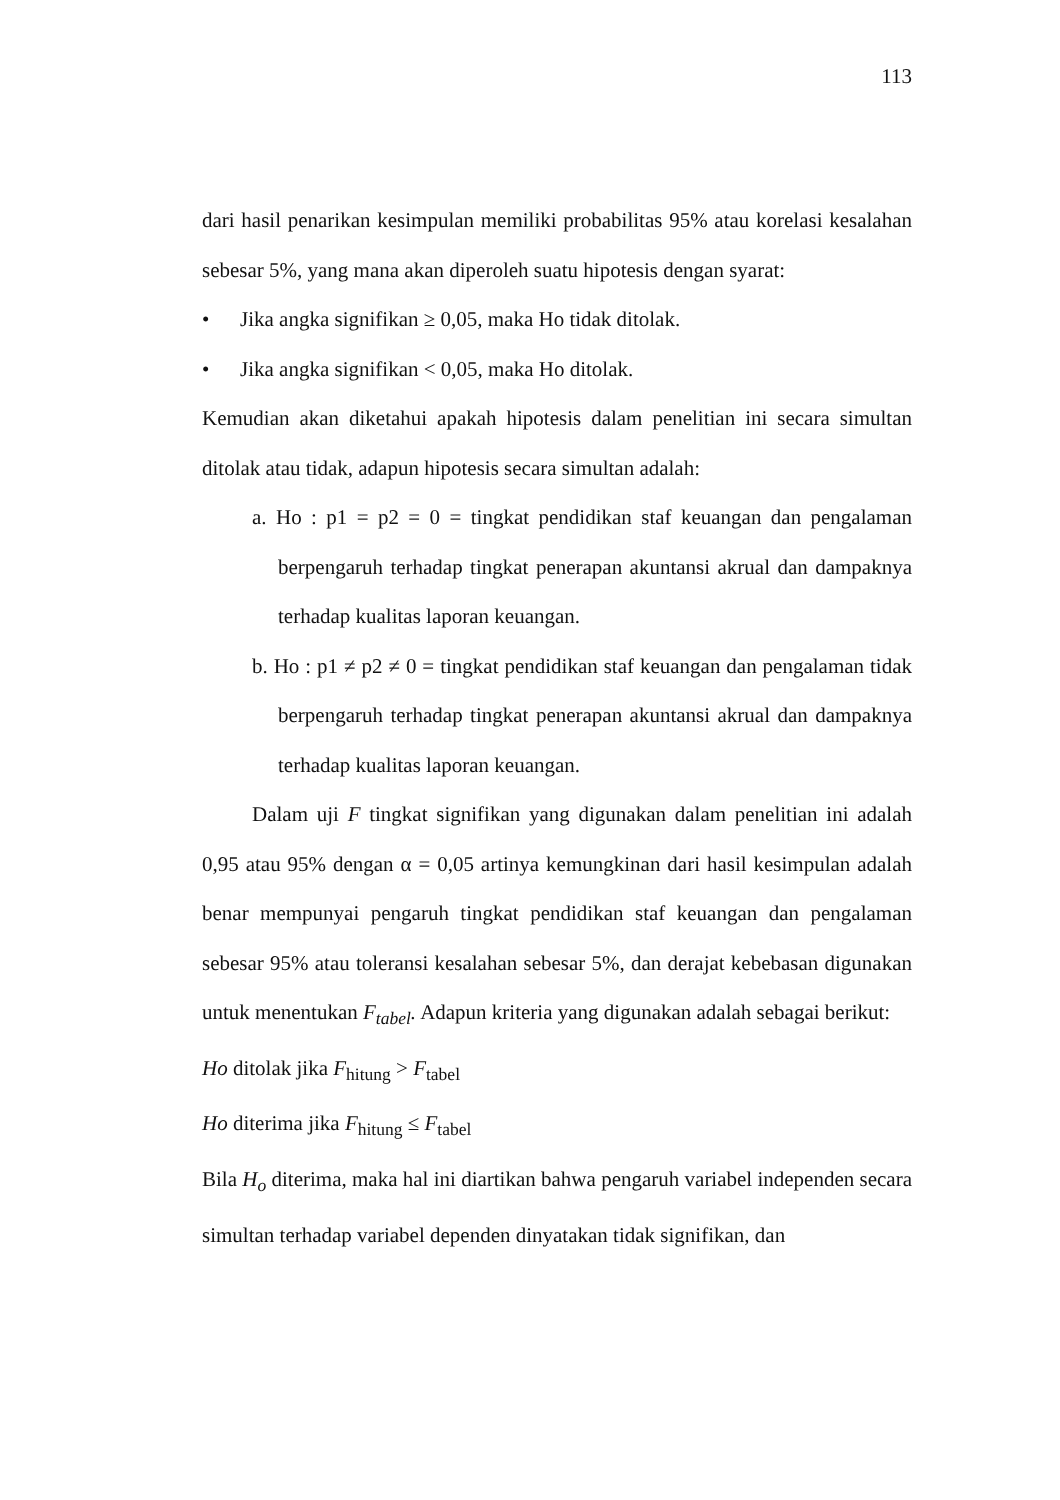113
dari hasil penarikan kesimpulan memiliki probabilitas 95% atau korelasi kesalahan sebesar 5%, yang mana akan diperoleh suatu hipotesis dengan syarat:
• Jika angka signifikan ≥ 0,05, maka Ho tidak ditolak.
• Jika angka signifikan < 0,05, maka Ho ditolak.
Kemudian akan diketahui apakah hipotesis dalam penelitian ini secara simultan ditolak atau tidak, adapun hipotesis secara simultan adalah:
a. Ho : p1 = p2 = 0 = tingkat pendidikan staf keuangan dan pengalaman berpengaruh terhadap tingkat penerapan akuntansi akrual dan dampaknya terhadap kualitas laporan keuangan.
b. Ho : p1 ≠ p2 ≠ 0 = tingkat pendidikan staf keuangan dan pengalaman tidak berpengaruh terhadap tingkat penerapan akuntansi akrual dan dampaknya terhadap kualitas laporan keuangan.
Dalam uji F tingkat signifikan yang digunakan dalam penelitian ini adalah 0,95 atau 95% dengan α = 0,05 artinya kemungkinan dari hasil kesimpulan adalah benar mempunyai pengaruh tingkat pendidikan staf keuangan dan pengalaman sebesar 95% atau toleransi kesalahan sebesar 5%, dan derajat kebebasan digunakan untuk menentukan F<sub>tabel</sub>. Adapun kriteria yang digunakan adalah sebagai berikut:
Ho ditolak jika F<sub>hitung</sub> > F<sub>tabel</sub>
Ho diterima jika F<sub>hitung</sub> ≤ F<sub>tabel</sub>
Bila H<sub>o</sub> diterima, maka hal ini diartikan bahwa pengaruh variabel independen secara simultan terhadap variabel dependen dinyatakan tidak signifikan, dan